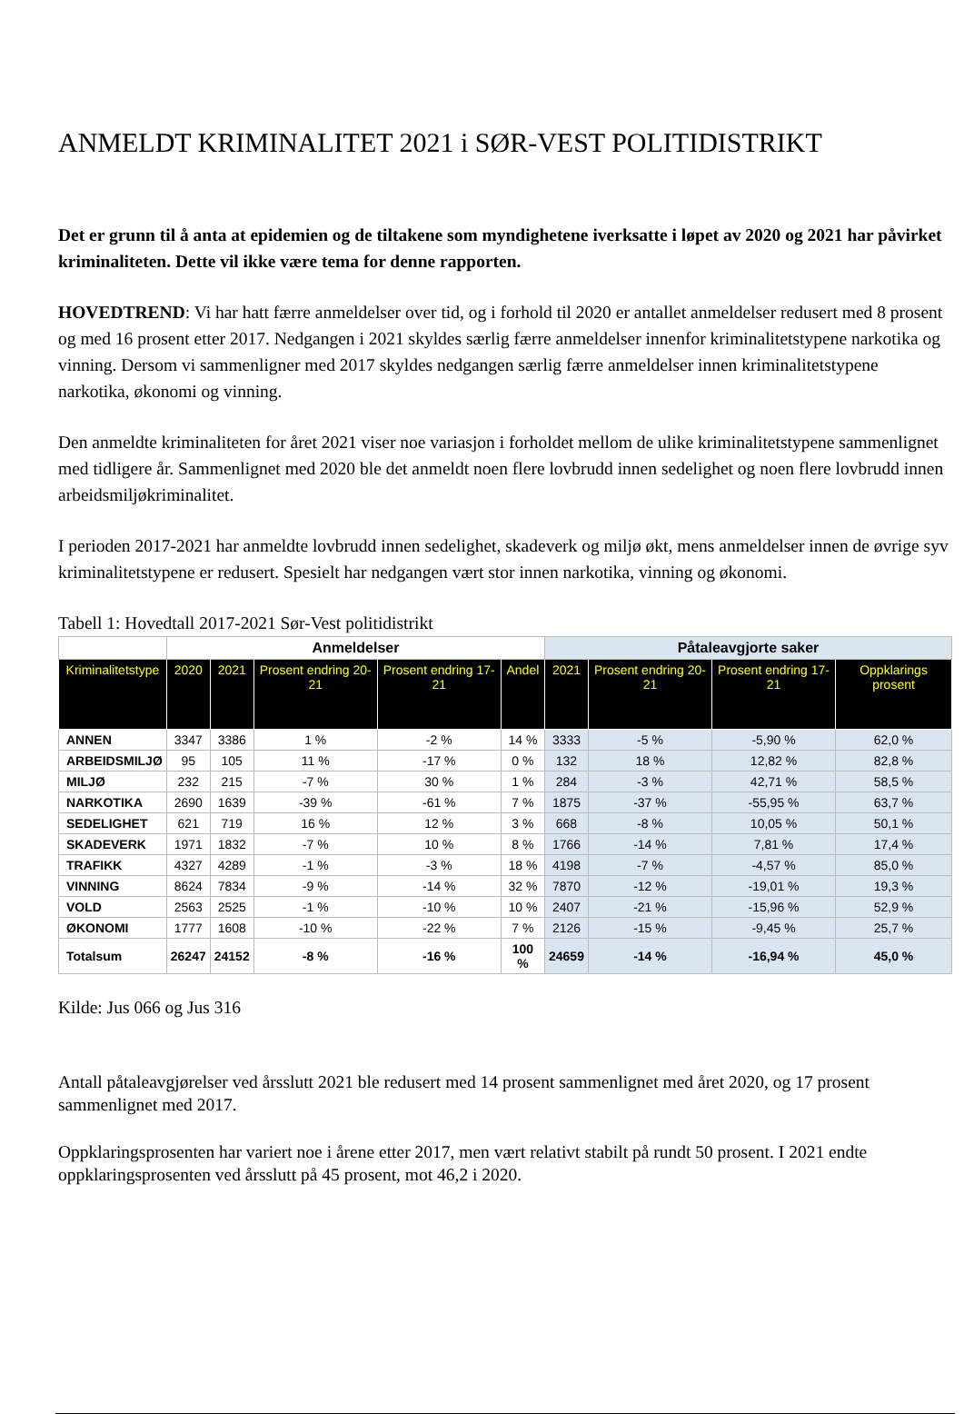ANMELDT KRIMINALITET 2021 i SØR-VEST POLITIDISTRIKT
Det er grunn til å anta at epidemien og de tiltakene som myndighetene iverksatte i løpet av 2020 og 2021 har påvirket kriminaliteten. Dette vil ikke være tema for denne rapporten.
HOVEDTREND: Vi har hatt færre anmeldelser over tid, og i forhold til 2020 er antallet anmeldelser redusert med 8 prosent og med 16 prosent etter 2017. Nedgangen i 2021 skyldes særlig færre anmeldelser innenfor kriminalitetstypene narkotika og vinning. Dersom vi sammenligner med 2017 skyldes nedgangen særlig færre anmeldelser innen kriminalitetstypene narkotika, økonomi og vinning.
Den anmeldte kriminaliteten for året 2021 viser noe variasjon i forholdet mellom de ulike kriminalitetstypene sammenlignet med tidligere år. Sammenlignet med 2020 ble det anmeldt noen flere lovbrudd innen sedelighet og noen flere lovbrudd innen arbeidsmiljøkriminalitet.
I perioden 2017-2021 har anmeldte lovbrudd innen sedelighet, skadeverk og miljø økt, mens anmeldelser innen de øvrige syv kriminalitetstypene er redusert. Spesielt har nedgangen vært stor innen narkotika, vinning og økonomi.
Tabell 1: Hovedtall 2017-2021 Sør-Vest politidistrikt
| | Anmeldelser | | | | | Påtaleavgjorte saker | | | |
| --- | --- | --- | --- | --- | --- | --- | --- | --- | --- |
| Kriminalitetstype | 2020 | 2021 | Prosent endring 20-21 | Prosent endring 17-21 | Andel | 2021 | Prosent endring 20-21 | Prosent endring 17-21 | Oppklarings prosent |
| ANNEN | 3347 | 3386 | 1 % | -2 % | 14 % | 3333 | -5 % | -5,90 % | 62,0 % |
| ARBEIDSMILJØ | 95 | 105 | 11 % | -17 % | 0 % | 132 | 18 % | 12,82 % | 82,8 % |
| MILJØ | 232 | 215 | -7 % | 30 % | 1 % | 284 | -3 % | 42,71 % | 58,5 % |
| NARKOTIKA | 2690 | 1639 | -39 % | -61 % | 7 % | 1875 | -37 % | -55,95 % | 63,7 % |
| SEDELIGHET | 621 | 719 | 16 % | 12 % | 3 % | 668 | -8 % | 10,05 % | 50,1 % |
| SKADEVERK | 1971 | 1832 | -7 % | 10 % | 8 % | 1766 | -14 % | 7,81 % | 17,4 % |
| TRAFIKK | 4327 | 4289 | -1 % | -3 % | 18 % | 4198 | -7 % | -4,57 % | 85,0 % |
| VINNING | 8624 | 7834 | -9 % | -14 % | 32 % | 7870 | -12 % | -19,01 % | 19,3 % |
| VOLD | 2563 | 2525 | -1 % | -10 % | 10 % | 2407 | -21 % | -15,96 % | 52,9 % |
| ØKONOMI | 1777 | 1608 | -10 % | -22 % | 7 % | 2126 | -15 % | -9,45 % | 25,7 % |
| Totalsum | 26247 | 24152 | -8 % | -16 % | 100 % | 24659 | -14 % | -16,94 % | 45,0 % |
Kilde: Jus 066 og Jus 316
Antall påtaleavgjørelser ved årsslutt 2021 ble redusert med 14 prosent sammenlignet med året 2020, og 17 prosent sammenlignet med 2017.
Oppklaringsprosenten har variert noe i årene etter 2017, men vært relativt stabilt på rundt 50 prosent. I 2021 endte oppklaringsprosenten ved årsslutt på 45 prosent, mot 46,2 i 2020.